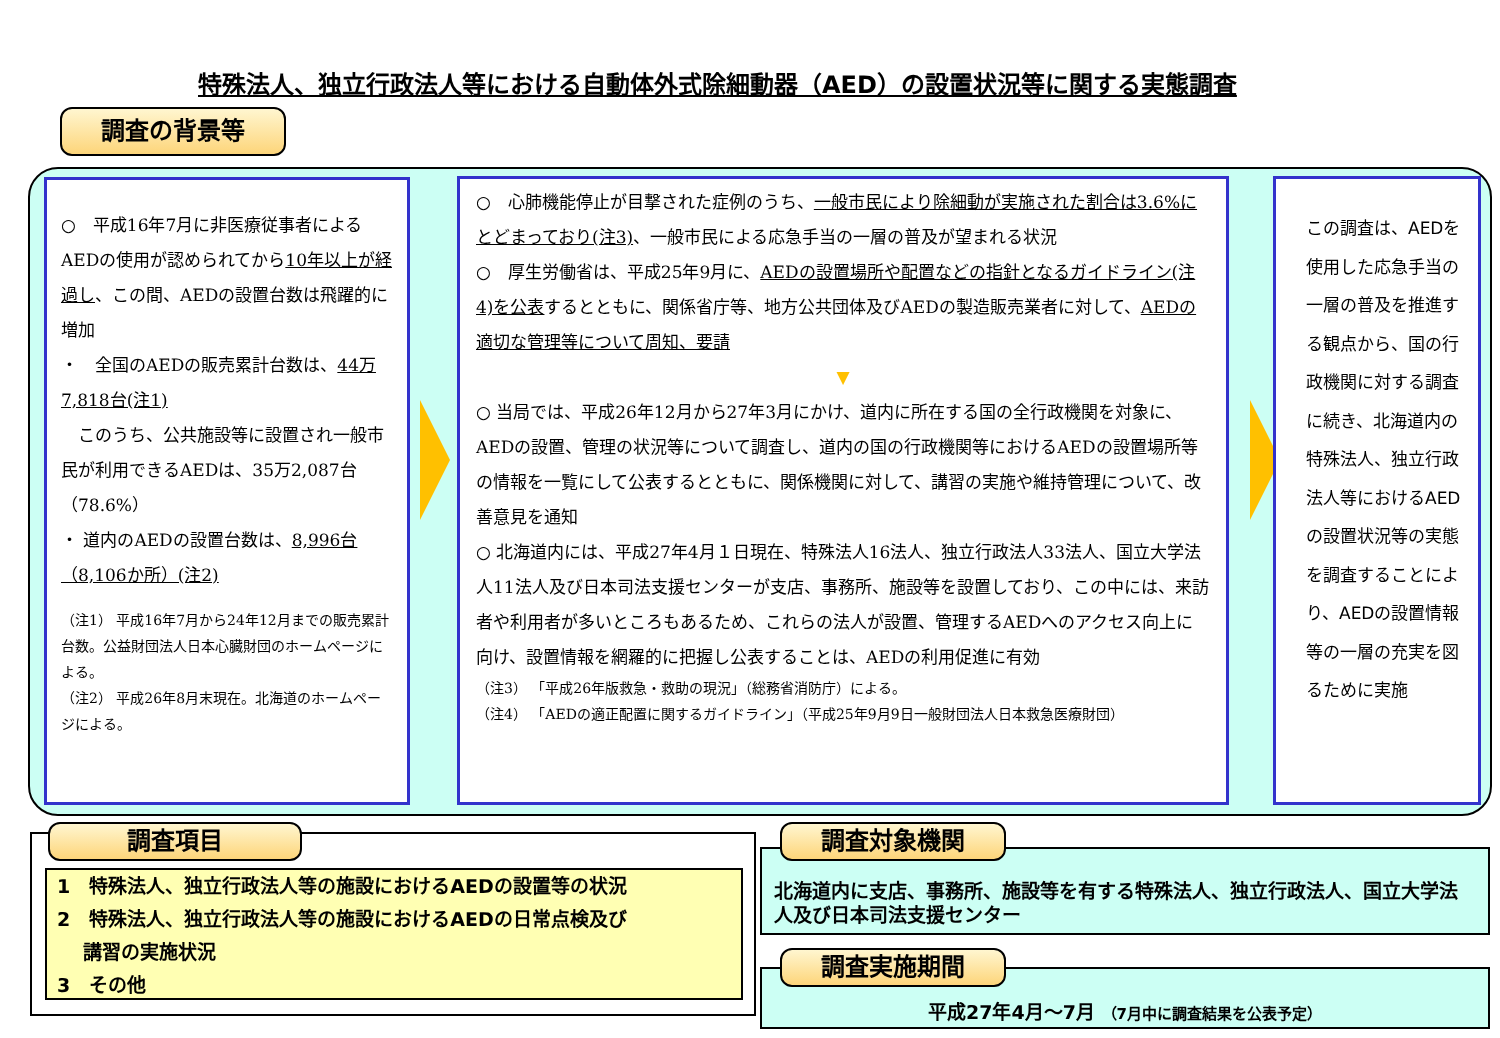特殊法人、独立行政法人等における自動体外式除細動器（AED）の設置状況等に関する実態調査
調査の背景等
○　平成16年7月に非医療従事者によるAEDの使用が認められてから10年以上が経過し、この間、AEDの設置台数は飛躍的に増加
・　全国のAEDの販売累計台数は、44万7,818台(注1)
　このうち、公共施設等に設置され一般市民が利用できるAEDは、35万2,087台（78.6%）
・ 道内のAEDの設置台数は、8,996台（8,106か所）(注2)
（注1） 平成16年7月から24年12月までの販売累計台数。公益財団法人日本心臓財団のホームページによる。
（注2） 平成26年8月末現在。北海道のホームページによる。
○　心肺機能停止が目撃された症例のうち、一般市民により除細動が実施された割合は3.6%にとどまっており(注3)、一般市民による応急手当の一層の普及が望まれる状況
○　厚生労働省は、平成25年9月に、AEDの設置場所や配置などの指針となるガイドライン(注4)を公表するとともに、関係省庁等、地方公共団体及びAEDの製造販売業者に対して、AEDの適切な管理等について周知、要請
▼
○ 当局では、平成26年12月から27年3月にかけ、道内に所在する国の全行政機関を対象に、AEDの設置、管理の状況等について調査し、道内の国の行政機関等におけるAEDの設置場所等の情報を一覧にして公表するとともに、関係機関に対して、講習の実施や維持管理について、改善意見を通知
○ 北海道内には、平成27年4月１日現在、特殊法人16法人、独立行政法人33法人、国立大学法人11法人及び日本司法支援センターが支店、事務所、施設等を設置しており、この中には、来訪者や利用者が多いところもあるため、これらの法人が設置、管理するAEDへのアクセス向上に向け、設置情報を網羅的に把握し公表することは、AEDの利用促進に有効
（注3） 「平成26年版救急・救助の現況」（総務省消防庁）による。
（注4） 「AEDの適正配置に関するガイドライン」（平成25年9月9日一般財団法人日本救急医療財団）
この調査は、AEDを使用した応急手当の一層の普及を推進する観点から、国の行政機関に対する調査に続き、北海道内の特殊法人、独立行政法人等におけるAEDの設置状況等の実態を調査することにより、AEDの設置情報等の一層の充実を図るために実施
調査項目
1　特殊法人、独立行政法人等の施設におけるAEDの設置等の状況
2　特殊法人、独立行政法人等の施設におけるAEDの日常点検及び
　 講習の実施状況
3　その他
北海道内に支店、事務所、施設等を有する特殊法人、独立行政法人、国立大学法人及び日本司法支援センター
調査対象機関
平成27年4月～7月 （7月中に調査結果を公表予定）
調査実施期間